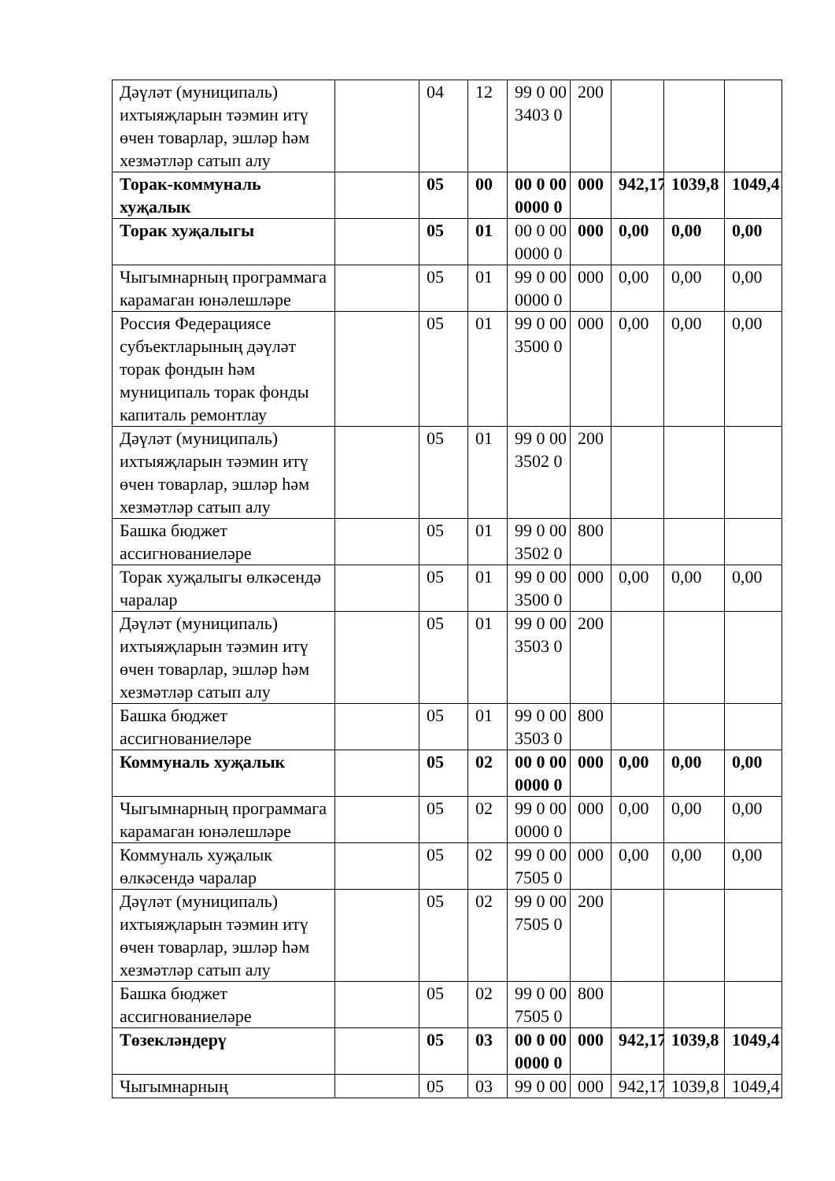| Дәүләт (муниципаль) ихтыяҗларын тәэмин итү өчен товарлар, эшләр һәм хезмәтләр сатып алу | | 04 | 12 | 99 0 00 3403 0 | 200 | | | |
| Торак-коммуналь хуҗалык | | 05 | 00 | 00 0 00 0000 0 | 000 | 942,17 | 1039,8 | 1049,4 |
| Торак хуҗалыгы | | 05 | 01 | 00 0 00 0000 0 | 000 | 0,00 | 0,00 | 0,00 |
| Чыгымнарның программага карамаган юнәлешләре | | 05 | 01 | 99 0 00 0000 0 | 000 | 0,00 | 0,00 | 0,00 |
| Россия Федерациясе субъектларының дәүләт торак фондын һәм муниципаль торак фонды капиталь ремонтлау | | 05 | 01 | 99 0 00 3500 0 | 000 | 0,00 | 0,00 | 0,00 |
| Дәүләт (муниципаль) ихтыяҗларын тәэмин итү өчен товарлар, эшләр һәм хезмәтләр сатып алу | | 05 | 01 | 99 0 00 3502 0 | 200 | | | |
| Башка бюджет ассигнованиеләре | | 05 | 01 | 99 0 00 3502 0 | 800 | | | |
| Торак хуҗалыгы өлкәсендә чаралар | | 05 | 01 | 99 0 00 3500 0 | 000 | 0,00 | 0,00 | 0,00 |
| Дәүләт (муниципаль) ихтыяҗларын тәэмин итү өчен товарлар, эшләр һәм хезмәтләр сатып алу | | 05 | 01 | 99 0 00 3503 0 | 200 | | | |
| Башка бюджет ассигнованиеләре | | 05 | 01 | 99 0 00 3503 0 | 800 | | | |
| Коммуналь хуҗалык | | 05 | 02 | 00 0 00 0000 0 | 000 | 0,00 | 0,00 | 0,00 |
| Чыгымнарның программага карамаган юнәлешләре | | 05 | 02 | 99 0 00 0000 0 | 000 | 0,00 | 0,00 | 0,00 |
| Коммуналь хуҗалык өлкәсендә чаралар | | 05 | 02 | 99 0 00 7505 0 | 000 | 0,00 | 0,00 | 0,00 |
| Дәүләт (муниципаль) ихтыяҗларын тәэмин итү өчен товарлар, эшләр һәм хезмәтләр сатып алу | | 05 | 02 | 99 0 00 7505 0 | 200 | | | |
| Башка бюджет ассигнованиеләре | | 05 | 02 | 99 0 00 7505 0 | 800 | | | |
| Төзекләндерү | | 05 | 03 | 00 0 00 0000 0 | 000 | 942,17 | 1039,8 | 1049,4 |
| Чыгымнарның | | 05 | 03 | 99 0 00 | 000 | 942,17 | 1039,8 | 1049,4 |